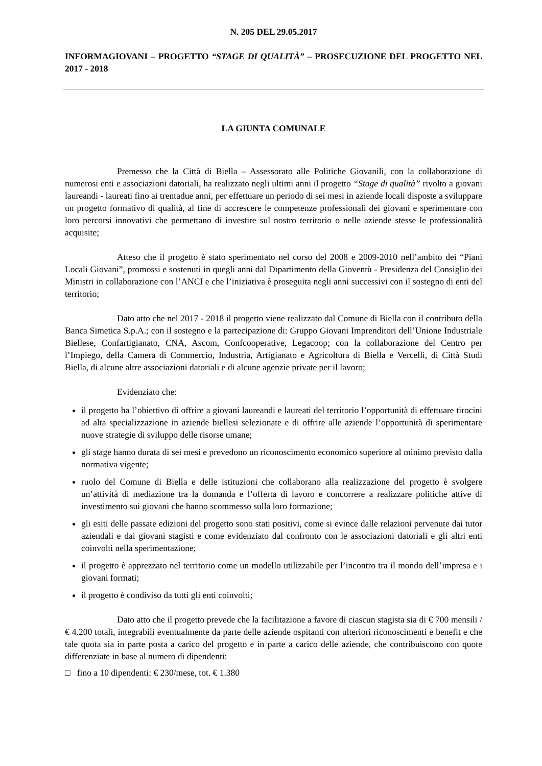N. 205 DEL 29.05.2017
INFORMAGIOVANI – PROGETTO “STAGE DI QUALITÀ” – PROSECUZIONE DEL PROGETTO NEL 2017 - 2018
LA GIUNTA COMUNALE
Premesso che la Città di Biella – Assessorato alle Politiche Giovanili, con la collaborazione di numerosi enti e associazioni datoriali, ha realizzato negli ultimi anni il progetto “Stage di qualità” rivolto a giovani laureandi - laureati fino ai trentadue anni, per effettuare un periodo di sei mesi in aziende locali disposte a sviluppare un progetto formativo di qualità, al fine di accrescere le competenze professionali dei giovani e sperimentare con loro percorsi innovativi che permettano di investire sul nostro territorio o nelle aziende stesse le professionalità acquisite;
Atteso che il progetto è stato sperimentato nel corso del 2008 e 2009-2010 nell’ambito dei “Piani Locali Giovani”, promossi e sostenuti in quegli anni dal Dipartimento della Gioventù - Presidenza del Consiglio dei Ministri in collaborazione con l’ANCI e che l’iniziativa è proseguita negli anni successivi con il sostegno di enti del territorio;
Dato atto che nel 2017 - 2018 il progetto viene realizzato dal Comune di Biella con il contributo della Banca Simetica S.p.A.; con il sostegno e la partecipazione di: Gruppo Giovani Imprenditori dell’Unione Industriale Biellese, Confartigianato, CNA, Ascom, Confcooperative, Legacoop; con la collaborazione del Centro per l’Impiego, della Camera di Commercio, Industria, Artigianato e Agricoltura di Biella e Vercelli, di Città Studi Biella, di alcune altre associazioni datoriali e di alcune agenzie private per il lavoro;
Evidenziato che:
il progetto ha l’obiettivo di offrire a giovani laureandi e laureati del territorio l’opportunità di effettuare tirocini ad alta specializzazione in aziende biellesi selezionate e di offrire alle aziende l’opportunità di sperimentare nuove strategie di sviluppo delle risorse umane;
gli stage hanno durata di sei mesi e prevedono un riconoscimento economico superiore al minimo previsto dalla normativa vigente;
ruolo del Comune di Biella e delle istituzioni che collaborano alla realizzazione del progetto è svolgere un’attività di mediazione tra la domanda e l’offerta di lavoro e concorrere a realizzare politiche attive di investimento sui giovani che hanno scommesso sulla loro formazione;
gli esiti delle passate edizioni del progetto sono stati positivi, come si evince dalle relazioni pervenute dai tutor aziendali e dai giovani stagisti e come evidenziato dal confronto con le associazioni datoriali e gli altri enti coinvolti nella sperimentazione;
il progetto è apprezzato nel territorio come un modello utilizzabile per l’incontro tra il mondo dell’impresa e i giovani formati;
il progetto è condiviso da tutti gli enti coinvolti;
Dato atto che il progetto prevede che la facilitazione a favore di ciascun stagista sia di € 700 mensili / € 4.200 totali, integrabili eventualmente da parte delle aziende ospitanti con ulteriori riconoscimenti e benefit e che tale quota sia in parte posta a carico del progetto e in parte a carico delle aziende, che contribuiscono con quote differenziate in base al numero di dipendenti:
□ fino a 10 dipendenti: € 230/mese, tot. € 1.380